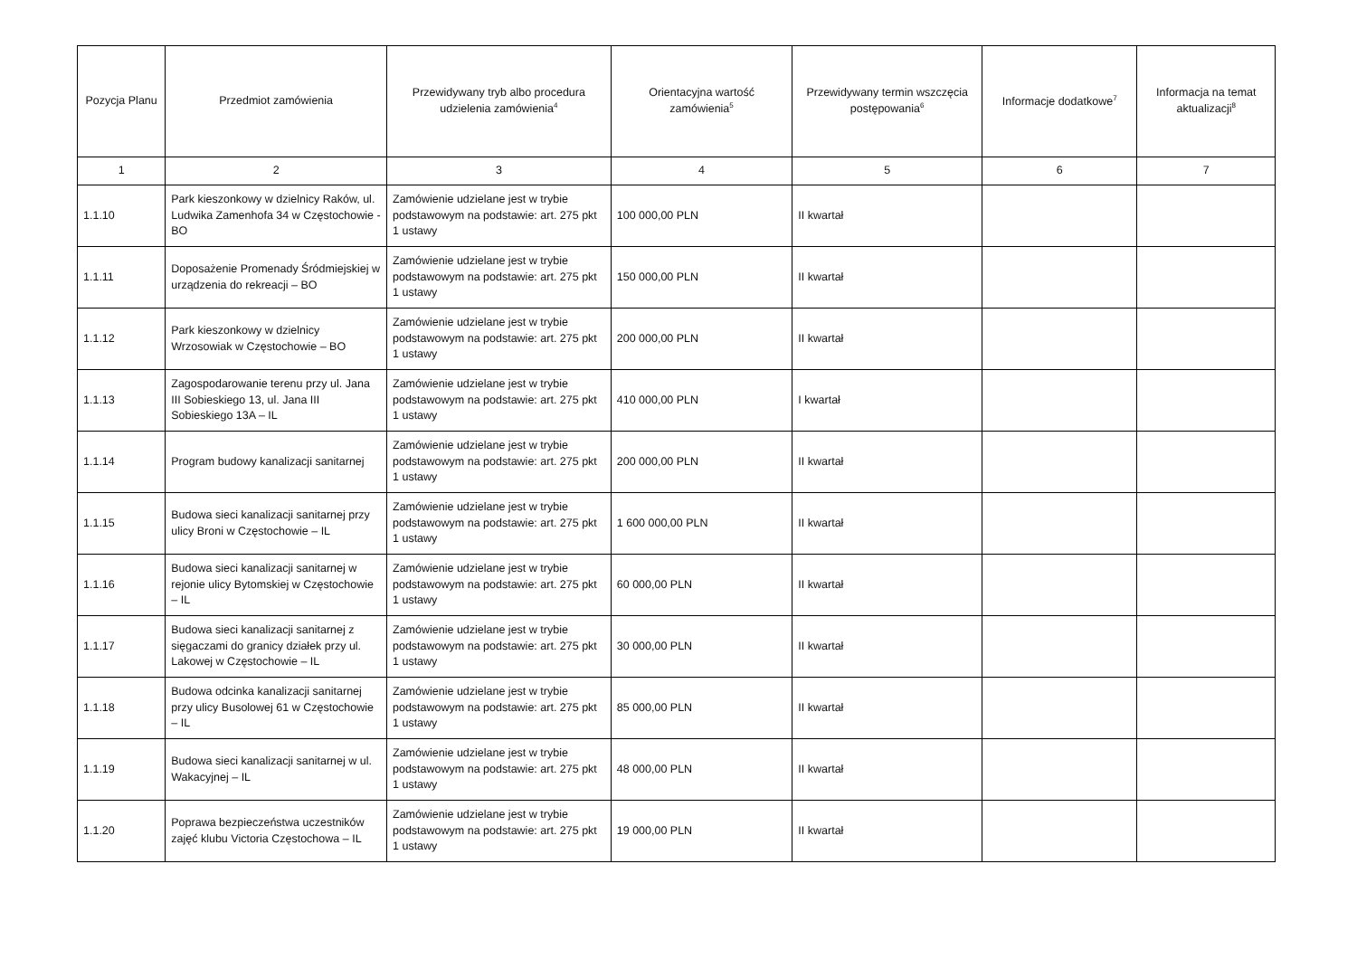| Pozycja Planu | Przedmiot zamówienia | Przewidywany tryb albo procedura udzielenia zamówienia<sup>4</sup> | Orientacyjna wartość zamówienia<sup>5</sup> | Przewidywany termin wszczęcia postępowania<sup>6</sup> | Informacje dodatkowe<sup>7</sup> | Informacja na temat aktualizacji<sup>8</sup> |
| --- | --- | --- | --- | --- | --- | --- |
| 1 | 2 | 3 | 4 | 5 | 6 | 7 |
| 1.1.10 | Park kieszonkowy w dzielnicy Raków, ul. Ludwika Zamenhofa 34 w Częstochowie - BO | Zamówienie udzielane jest w trybie podstawowym na podstawie: art. 275 pkt 1 ustawy | 100 000,00 PLN | II kwartał | | |
| 1.1.11 | Doposażenie Promenady Śródmiejskiej w urządzenia do rekreacji – BO | Zamówienie udzielane jest w trybie podstawowym na podstawie: art. 275 pkt 1 ustawy | 150 000,00 PLN | II kwartał | | |
| 1.1.12 | Park kieszonkowy w dzielnicy Wrzosowiak w Częstochowie – BO | Zamówienie udzielane jest w trybie podstawowym na podstawie: art. 275 pkt 1 ustawy | 200 000,00 PLN | II kwartał | | |
| 1.1.13 | Zagospodarowanie terenu przy ul. Jana III Sobieskiego 13, ul. Jana III Sobieskiego 13A – IL | Zamówienie udzielane jest w trybie podstawowym na podstawie: art. 275 pkt 1 ustawy | 410 000,00 PLN | I kwartał | | |
| 1.1.14 | Program budowy kanalizacji sanitarnej | Zamówienie udzielane jest w trybie podstawowym na podstawie: art. 275 pkt 1 ustawy | 200 000,00 PLN | II kwartał | | |
| 1.1.15 | Budowa sieci kanalizacji sanitarnej przy ulicy Broni w Częstochowie – IL | Zamówienie udzielane jest w trybie podstawowym na podstawie: art. 275 pkt 1 ustawy | 1 600 000,00 PLN | II kwartał | | |
| 1.1.16 | Budowa sieci kanalizacji sanitarnej w rejonie ulicy Bytomskiej w Częstochowie – IL | Zamówienie udzielane jest w trybie podstawowym na podstawie: art. 275 pkt 1 ustawy | 60 000,00 PLN | II kwartał | | |
| 1.1.17 | Budowa sieci kanalizacji sanitarnej z sięgaczami do granicy działek przy ul. Lakowej w Częstochowie – IL | Zamówienie udzielane jest w trybie podstawowym na podstawie: art. 275 pkt 1 ustawy | 30 000,00 PLN | II kwartał | | |
| 1.1.18 | Budowa odcinka kanalizacji sanitarnej przy ulicy Busolowej 61 w Częstochowie – IL | Zamówienie udzielane jest w trybie podstawowym na podstawie: art. 275 pkt 1 ustawy | 85 000,00 PLN | II kwartał | | |
| 1.1.19 | Budowa sieci kanalizacji sanitarnej w ul. Wakacyjnej – IL | Zamówienie udzielane jest w trybie podstawowym na podstawie: art. 275 pkt 1 ustawy | 48 000,00 PLN | II kwartał | | |
| 1.1.20 | Poprawa bezpieczeństwa uczestników zajęć klubu Victoria Częstochowa – IL | Zamówienie udzielane jest w trybie podstawowym na podstawie: art. 275 pkt 1 ustawy | 19 000,00 PLN | II kwartał | | |